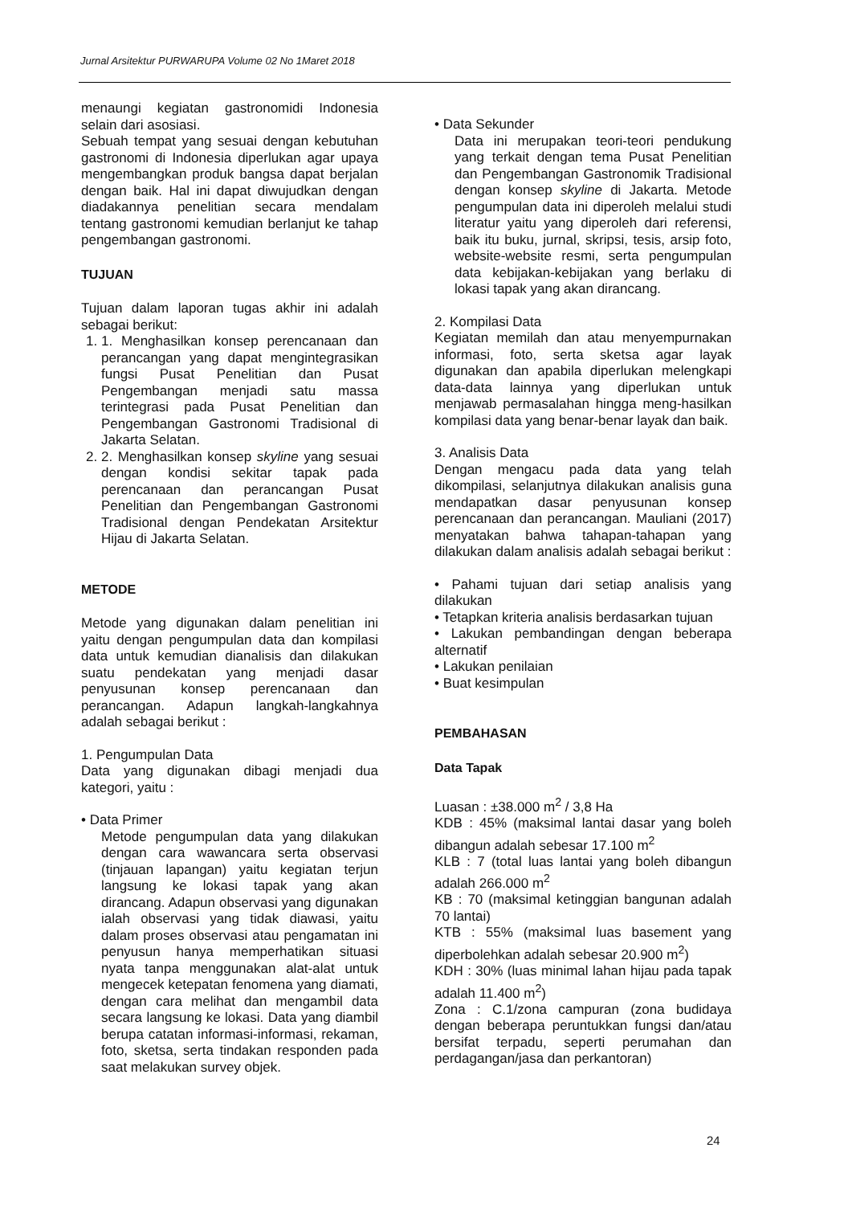Jurnal Arsitektur PURWARUPA Volume 02 No 1Maret 2018
menaungi kegiatan gastronomidi Indonesia selain dari asosiasi.
Sebuah tempat yang sesuai dengan kebutuhan gastronomi di Indonesia diperlukan agar upaya mengembangkan produk bangsa dapat berjalan dengan baik. Hal ini dapat diwujudkan dengan diadakannya penelitian secara mendalam tentang gastronomi kemudian berlanjut ke tahap pengembangan gastronomi.
TUJUAN
Tujuan dalam laporan tugas akhir ini adalah sebagai berikut:
1. 1. Menghasilkan konsep perencanaan dan perancangan yang dapat mengintegrasikan fungsi Pusat Penelitian dan Pusat Pengembangan menjadi satu massa terintegrasi pada Pusat Penelitian dan Pengembangan Gastronomi Tradisional di Jakarta Selatan.
2. 2. Menghasilkan konsep skyline yang sesuai dengan kondisi sekitar tapak pada perencanaan dan perancangan Pusat Penelitian dan Pengembangan Gastronomi Tradisional dengan Pendekatan Arsitektur Hijau di Jakarta Selatan.
METODE
Metode yang digunakan dalam penelitian ini yaitu dengan pengumpulan data dan kompilasi data untuk kemudian dianalisis dan dilakukan suatu pendekatan yang menjadi dasar penyusunan konsep perencanaan dan perancangan. Adapun langkah-langkahnya adalah sebagai berikut :
1. Pengumpulan Data
Data yang digunakan dibagi menjadi dua kategori, yaitu :
• Data Primer
Metode pengumpulan data yang dilakukan dengan cara wawancara serta observasi (tinjauan lapangan) yaitu kegiatan terjun langsung ke lokasi tapak yang akan dirancang. Adapun observasi yang digunakan ialah observasi yang tidak diawasi, yaitu dalam proses observasi atau pengamatan ini penyusun hanya memperhatikan situasi nyata tanpa menggunakan alat-alat untuk mengecek ketepatan fenomena yang diamati, dengan cara melihat dan mengambil data secara langsung ke lokasi. Data yang diambil berupa catatan informasi-informasi, rekaman, foto, sketsa, serta tindakan responden pada saat melakukan survey objek.
• Data Sekunder
Data ini merupakan teori-teori pendukung yang terkait dengan tema Pusat Penelitian dan Pengembangan Gastronomik Tradisional dengan konsep skyline di Jakarta. Metode pengumpulan data ini diperoleh melalui studi literatur yaitu yang diperoleh dari referensi, baik itu buku, jurnal, skripsi, tesis, arsip foto, website-website resmi, serta pengumpulan data kebijakan-kebijakan yang berlaku di lokasi tapak yang akan dirancang.
2. Kompilasi Data
Kegiatan memilah dan atau menyempurnakan informasi, foto, serta sketsa agar layak digunakan dan apabila diperlukan melengkapi data-data lainnya yang diperlukan untuk menjawab permasalahan hingga meng-hasilkan kompilasi data yang benar-benar layak dan baik.
3. Analisis Data
Dengan mengacu pada data yang telah dikompilasi, selanjutnya dilakukan analisis guna mendapatkan dasar penyusunan konsep perencanaan dan perancangan. Mauliani (2017) menyatakan bahwa tahapan-tahapan yang dilakukan dalam analisis adalah sebagai berikut :
• Pahami tujuan dari setiap analisis yang dilakukan
• Tetapkan kriteria analisis berdasarkan tujuan
• Lakukan pembandingan dengan beberapa alternatif
• Lakukan penilaian
• Buat kesimpulan
PEMBAHASAN
Data Tapak
Luasan : ±38.000 m<sup>2</sup> / 3,8 Ha
KDB : 45% (maksimal lantai dasar yang boleh dibangun adalah sebesar 17.100 m<sup>2</sup>
KLB : 7 (total luas lantai yang boleh dibangun adalah 266.000 m<sup>2</sup>
KB : 70 (maksimal ketinggian bangunan adalah 70 lantai)
KTB : 55% (maksimal luas basement yang diperbolehkan adalah sebesar 20.900 m<sup>2</sup>)
KDH : 30% (luas minimal lahan hijau pada tapak adalah 11.400 m<sup>2</sup>)
Zona : C.1/zona campuran (zona budidaya dengan beberapa peruntukkan fungsi dan/atau bersifat terpadu, seperti perumahan dan perdagangan/jasa dan perkantoran)
24